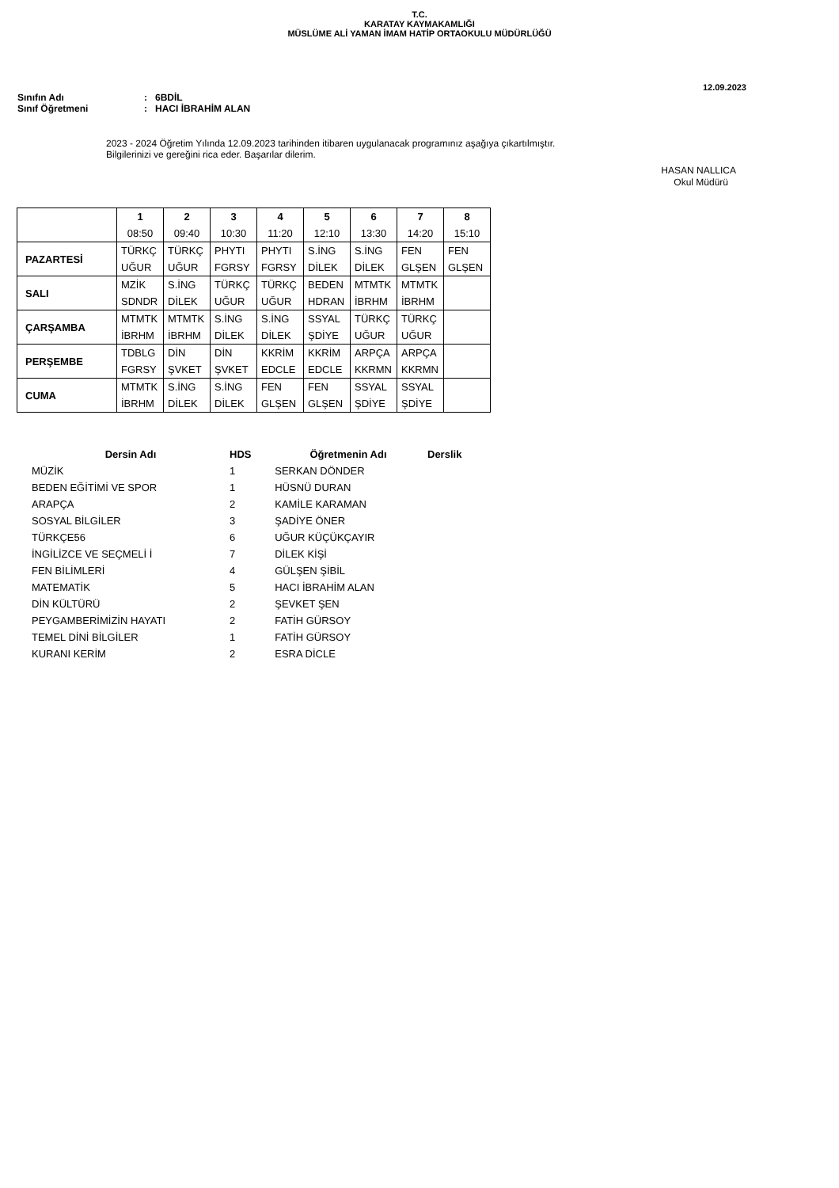T.C.
KARATAY KAYMAKAMLIĞI
MÜSLÜME ALİ YAMAN İMAM HATİP ORTAOKULU MÜDÜRLÜĞÜ
12.09.2023
Sınıfın Adı: 6BDİL
Sınıf Öğretmeni: HACI İBRAHİM ALAN
2023 - 2024 Öğretim Yılında 12.09.2023 tarihinden itibaren uygulanacak programınız aşağıya çıkartılmıştır.
Bilgilerinizi ve gereğini rica eder. Başarılar dilerim.
HASAN NALLICA
Okul Müdürü
| | 1 08:50 | 2 09:40 | 3 10:30 | 4 11:20 | 5 12:10 | 6 13:30 | 7 14:20 | 8 15:10 |
| --- | --- | --- | --- | --- | --- | --- | --- | --- |
| PAZARTESİ | TÜRKÇ UĞUR | TÜRKÇ UĞUR | PHYTI FGRSY | PHYTI FGRSY | S.İNG DİLEK | S.İNG DİLEK | FEN GLŞEN | FEN GLŞEN |
| SALI | MZİK SDNDR | S.İNG DİLEK | TÜRKÇ UĞUR | TÜRKÇ UĞUR | BEDEN HDRAN | MTMTK İBRHM | MTMTK İBRHM | |
| ÇARŞAMBA | MTMTK İBRHM | MTMTK İBRHM | S.İNG DİLEK | S.İNG DİLEK | SSYAL ŞDİYE | TÜRKÇ UĞUR | TÜRKÇ UĞUR | |
| PERŞEMBE | TDBLG FGRSY | DİN ŞVKET | DİN ŞVKET | KKRİM EDCLE | KKRİM EDCLE | ARPÇA KKRMN | ARPÇA KKRMN | |
| CUMA | MTMTK İBRHM | S.İNG DİLEK | S.İNG DİLEK | FEN GLŞEN | FEN GLŞEN | SSYAL ŞDİYE | SSYAL ŞDİYE | |
| Dersin Adı | HDS | Öğretmenin Adı | Derslik |
| --- | --- | --- | --- |
| MÜZİK | 1 | SERKAN DÖNDER | |
| BEDEN EĞİTİMİ VE SPOR | 1 | HÜSNÜ DURAN | |
| ARAPÇA | 2 | KAMİLE KARAMAN | |
| SOSYAL BİLGİLER | 3 | ŞADİYE ÖNER | |
| TÜRKÇE56 | 6 | UĞUR KÜÇÜKÇAYIR | |
| İNGİLİZCE VE SEÇMELİ İ | 7 | DİLEK KİŞİ | |
| FEN BİLİMLERİ | 4 | GÜLŞEN ŞİBİL | |
| MATEMATİK | 5 | HACI İBRAHİM ALAN | |
| DİN KÜLTÜRÜ | 2 | ŞEVKET ŞEN | |
| PEYGAMBERİMİZİN HAYATI | 2 | FATİH GÜRSOY | |
| TEMEL DİNİ BİLGİLER | 1 | FATİH GÜRSOY | |
| KURANI KERİM | 2 | ESRA DİCLE | |